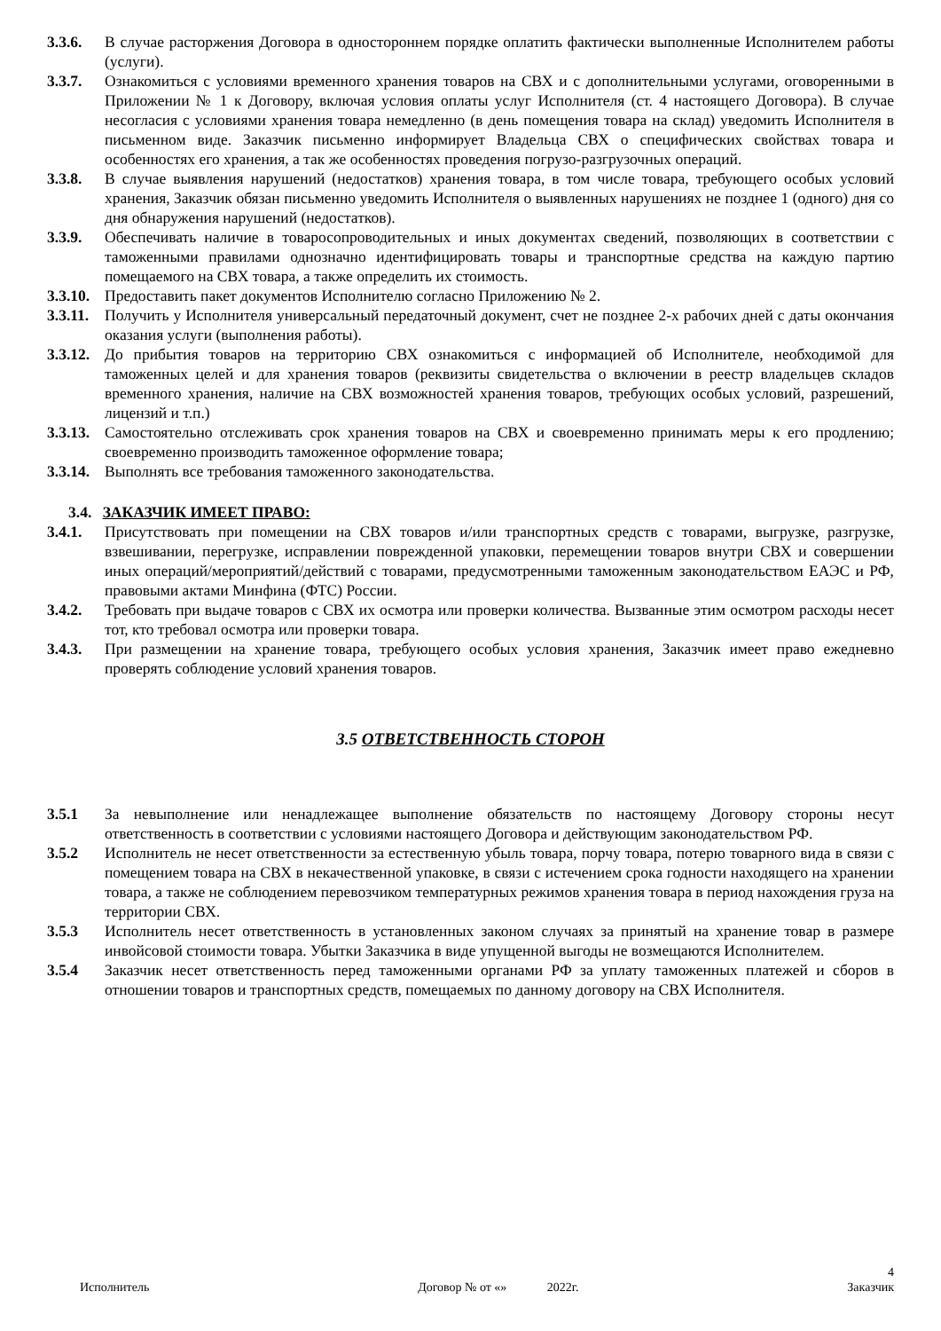3.3.6. В случае расторжения Договора в одностороннем порядке оплатить фактически выполненные Исполнителем работы (услуги).
3.3.7. Ознакомиться с условиями временного хранения товаров на СВХ и с дополнительными услугами, оговоренными в Приложении № 1 к Договору, включая условия оплаты услуг Исполнителя (ст. 4 настоящего Договора). В случае несогласия с условиями хранения товара немедленно (в день помещения товара на склад) уведомить Исполнителя в письменном виде. Заказчик письменно информирует Владельца СВХ о специфических свойствах товара и особенностях его хранения, а так же особенностях проведения погрузо-разгрузочных операций.
3.3.8. В случае выявления нарушений (недостатков) хранения товара, в том числе товара, требующего особых условий хранения, Заказчик обязан письменно уведомить Исполнителя о выявленных нарушениях не позднее 1 (одного) дня со дня обнаружения нарушений (недостатков).
3.3.9. Обеспечивать наличие в товаросопроводительных и иных документах сведений, позволяющих в соответствии с таможенными правилами однозначно идентифицировать товары и транспортные средства на каждую партию помещаемого на СВХ товара, а также определить их стоимость.
3.3.10.
Предоставить пакет документов Исполнителю согласно Приложению № 2.
3.3.11.
Получить у Исполнителя универсальный передаточный документ, счет не позднее 2-х рабочих дней с даты окончания оказания услуги (выполнения работы).
3.3.12.
До прибытия товаров на территорию СВХ ознакомиться с информацией об Исполнителе, необходимой для таможенных целей и для хранения товаров (реквизиты свидетельства о включении в реестр владельцев складов временного хранения, наличие на СВХ возможностей хранения товаров, требующих особых условий, разрешений, лицензий и т.п.)
3.3.13.
Самостоятельно отслеживать срок хранения товаров на СВХ и своевременно принимать меры к его продлению; своевременно производить таможенное оформление товара;
3.3.14.
Выполнять все требования таможенного законодательства.
3.4. ЗАКАЗЧИК ИМЕЕТ ПРАВО:
3.4.1. Присутствовать при помещении на СВХ товаров и/или транспортных средств с товарами, выгрузке, разгрузке, взвешивании, перегрузке, исправлении поврежденной упаковки, перемещении товаров внутри СВХ и совершении иных операций/мероприятий/действий с товарами, предусмотренными таможенным законодательством ЕАЭС и РФ, правовыми актами Минфина (ФТС) России.
3.4.2. Требовать при выдаче товаров с СВХ их осмотра или проверки количества. Вызванные этим осмотром расходы несет тот, кто требовал осмотра или проверки товара.
3.4.3. При размещении на хранение товара, требующего особых условия хранения, Заказчик имеет право ежедневно проверять соблюдение условий хранения товаров.
3.5 ОТВЕТСТВЕННОСТЬ СТОРОН
3.5.1 За невыполнение или ненадлежащее выполнение обязательств по настоящему Договору стороны несут ответственность в соответствии с условиями настоящего Договора и действующим законодательством РФ.
3.5.2 Исполнитель не несет ответственности за естественную убыль товара, порчу товара, потерю товарного вида в связи с помещением товара на СВХ в некачественной упаковке, в связи с истечением срока годности находящего на хранении товара, а также не соблюдением перевозчиком температурных режимов хранения товара в период нахождения груза на территории СВХ.
3.5.3 Исполнитель несет ответственность в установленных законом случаях за принятый на хранение товар в размере инвойсовой стоимости товара. Убытки Заказчика в виде упущенной выгоды не возмещаются Исполнителем.
3.5.4 Заказчик несет ответственность перед таможенными органами РФ за уплату таможенных платежей и сборов в отношении товаров и транспортных средств, помещаемых по данному договору на СВХ Исполнителя.
4
Исполнитель Договор № от «» 2022г. Заказчик